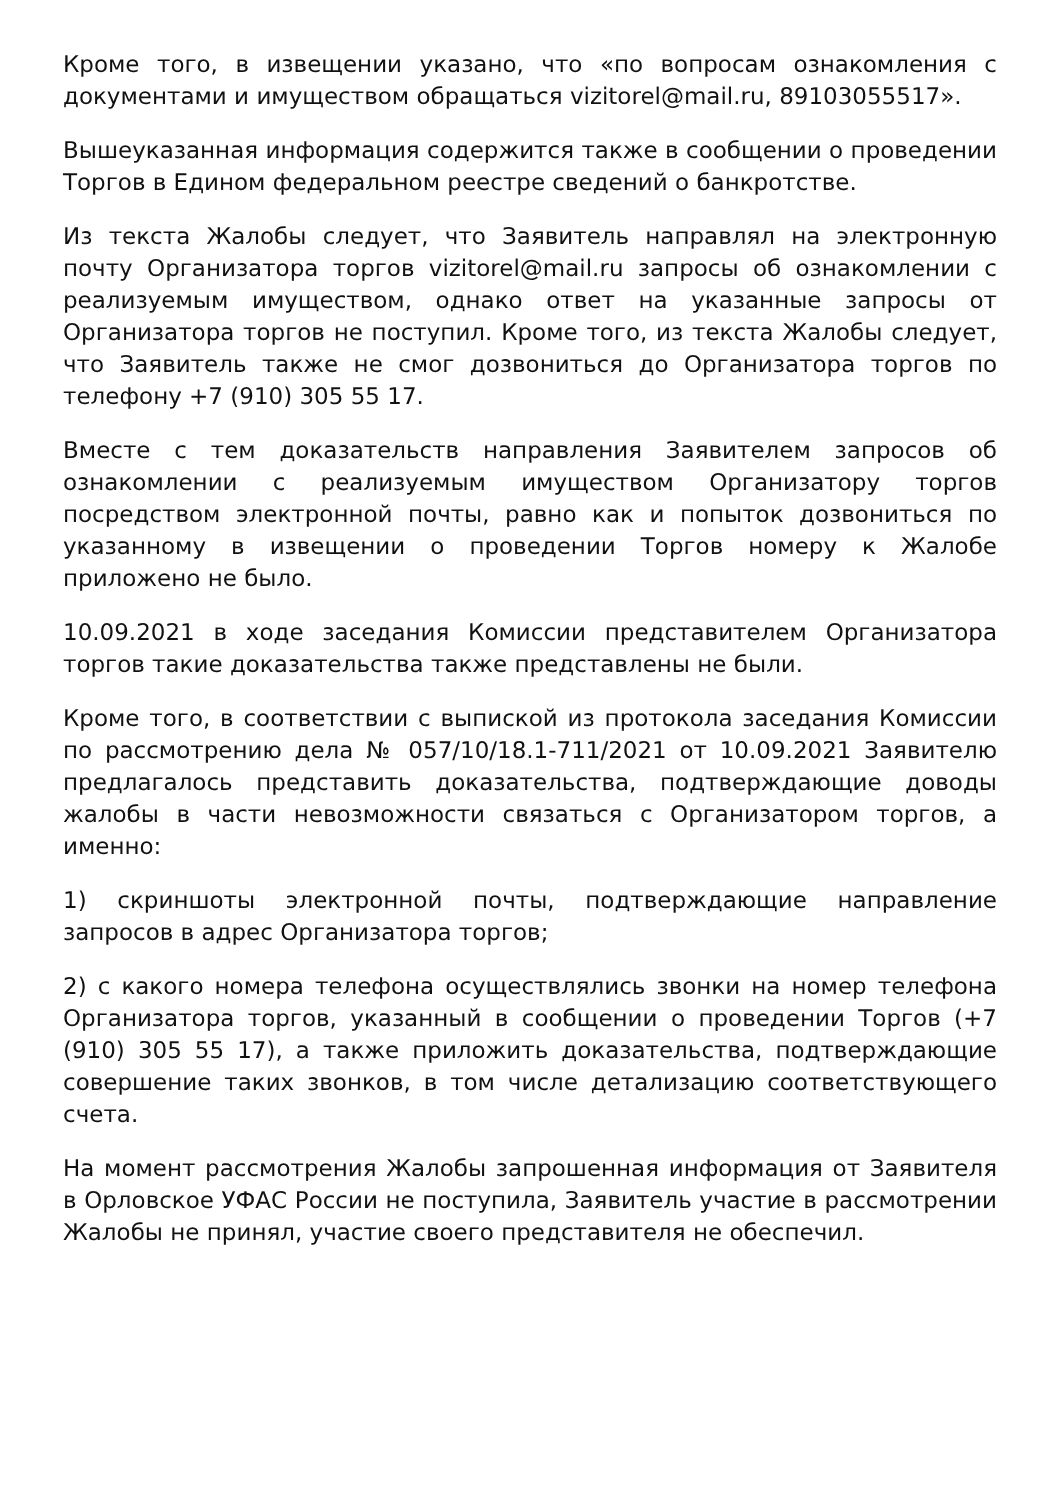Кроме того, в извещении указано, что «по вопросам ознакомления с документами и имуществом обращаться vizitorel@mail.ru, 89103055517».
Вышеуказанная информация содержится также в сообщении о проведении Торгов в Едином федеральном реестре сведений о банкротстве.
Из текста Жалобы следует, что Заявитель направлял на электронную почту Организатора торгов vizitorel@mail.ru запросы об ознакомлении с реализуемым имуществом, однако ответ на указанные запросы от Организатора торгов не поступил. Кроме того, из текста Жалобы следует, что Заявитель также не смог дозвониться до Организатора торгов по телефону +7 (910) 305 55 17.
Вместе с тем доказательств направления Заявителем запросов об ознакомлении с реализуемым имуществом Организатору торгов посредством электронной почты, равно как и попыток дозвониться по указанному в извещении о проведении Торгов номеру к Жалобе приложено не было.
10.09.2021 в ходе заседания Комиссии представителем Организатора торгов такие доказательства также представлены не были.
Кроме того, в соответствии с выпиской из протокола заседания Комиссии по рассмотрению дела № 057/10/18.1-711/2021 от 10.09.2021 Заявителю предлагалось представить доказательства, подтверждающие доводы жалобы в части невозможности связаться с Организатором торгов, а именно:
1) скриншоты электронной почты, подтверждающие направление запросов в адрес Организатора торгов;
2) с какого номера телефона осуществлялись звонки на номер телефона Организатора торгов, указанный в сообщении о проведении Торгов (+7 (910) 305 55 17), а также приложить доказательства, подтверждающие совершение таких звонков, в том числе детализацию соответствующего счета.
На момент рассмотрения Жалобы запрошенная информация от Заявителя в Орловское УФАС России не поступила, Заявитель участие в рассмотрении Жалобы не принял, участие своего представителя не обеспечил.